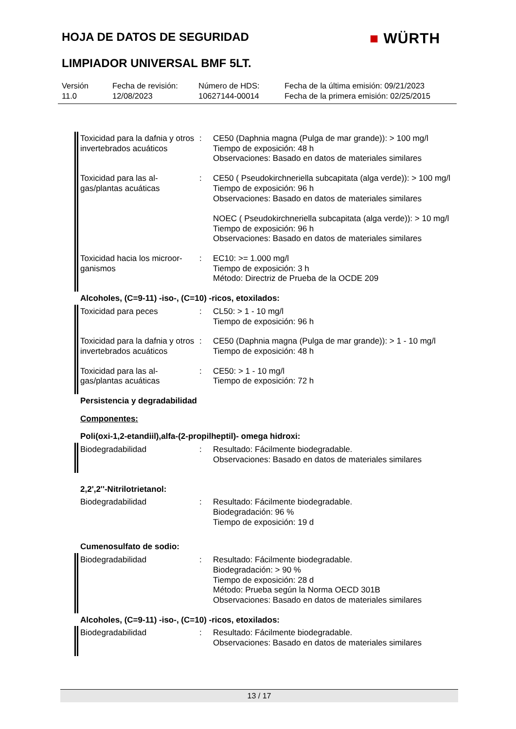HOJA DE DATOS DE SEGURIDAD ■ WÜRTH
LIMPIADOR UNIVERSAL BMF 5LT.
Versión
11.0
Fecha de revisión:
12/08/2023
Número de HDS:
10627144-00014
Fecha de la última emisión: 09/21/2023
Fecha de la primera emisión: 02/25/2015
Toxicidad para la dafnia y otros invertebrados acuáticos
: CE50 (Daphnia magna (Pulga de mar grande)): > 100 mg/l
Tiempo de exposición: 48 h
Observaciones: Basado en datos de materiales similares
Toxicidad para las al-gas/plantas acuáticas
: CE50 ( Pseudokirchneriella subcapitata (alga verde)): > 100 mg/l
Tiempo de exposición: 96 h
Observaciones: Basado en datos de materiales similares
NOEC ( Pseudokirchneriella subcapitata (alga verde)): > 10 mg/l
Tiempo de exposición: 96 h
Observaciones: Basado en datos de materiales similares
Toxicidad hacia los microor-ganismos
: EC10: >= 1.000 mg/l
Tiempo de exposición: 3 h
Método: Directriz de Prueba de la OCDE 209
Alcoholes, (C=9-11) -iso-, (C=10) -ricos, etoxilados:
Toxicidad para peces : CL50: > 1 - 10 mg/l
Tiempo de exposición: 96 h
Toxicidad para la dafnia y otros invertebrados acuáticos
: CE50 (Daphnia magna (Pulga de mar grande)): > 1 - 10 mg/l
Tiempo de exposición: 48 h
Toxicidad para las al-gas/plantas acuáticas
: CE50: > 1 - 10 mg/l
Tiempo de exposición: 72 h
Persistencia y degradabilidad
Componentes:
Poli(oxi-1,2-etandiil),alfa-(2-propilheptil)- omega hidroxi:
Biodegradabilidad : Resultado: Fácilmente biodegradable.
Observaciones: Basado en datos de materiales similares
2,2',2''-Nitrilotrietanol:
Biodegradabilidad : Resultado: Fácilmente biodegradable.
Biodegradación: 96 %
Tiempo de exposición: 19 d
Cumenosulfato de sodio:
Biodegradabilidad : Resultado: Fácilmente biodegradable.
Biodegradación: > 90 %
Tiempo de exposición: 28 d
Método: Prueba según la Norma OECD 301B
Observaciones: Basado en datos de materiales similares
Alcoholes, (C=9-11) -iso-, (C=10) -ricos, etoxilados:
Biodegradabilidad : Resultado: Fácilmente biodegradable.
Observaciones: Basado en datos de materiales similares
13 / 17